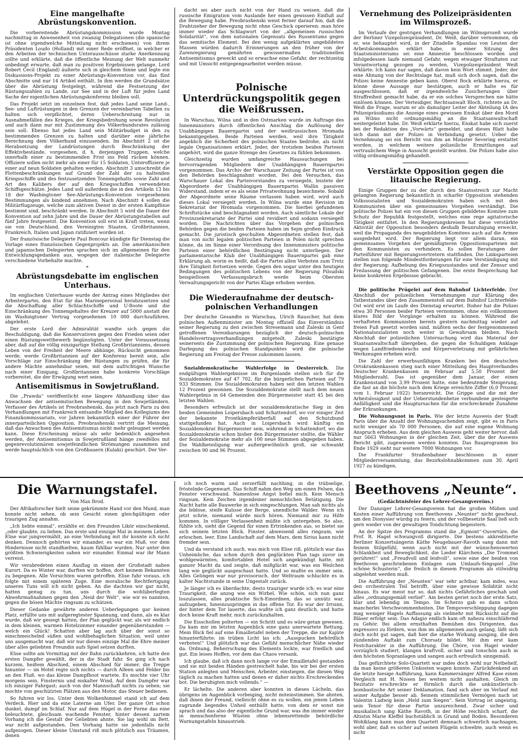Eine mangelhafte Abrüstungskonvention.
Die vorbereitende Abrüstungskommission wurde Montag nachmittag in Anwesenheit von zwanzig Delegationen (die spanische ist ohne irgendwelche Mitteilung nicht erschienen) von ihrem Präsidenten Loudo (Holland) mit einer Rede eröffnet, in welcher er den Arbeiten der technischen Unterausschüsse starke Anerkennung zollte und erklärte, daß die öffentliche Meinung der Welt nunmehr unbedingt erwarte, daß man zu positiven Ergebnissen gelange. Lord Robert Cecil (England) äußerte sich in gleichem Sinne und legte ein Diskussions-Projekt zu einer Abrüstungs-Konvention vor, das fünf Abschnitte und nur 14 Artikel enthält. In ihm werden die Grundsätze über die Abrüstung festgelegt, während die Festsetzung der Rüstungszahlen zu Lande, zur See und in der Luft für jedes Land Sache der eigentlichen Abrüstungskonferenz bleiben soll.
Das Projekt setzt im einzelnen fest, daß jedes Land seine Land-, See- und Luftrüstungen in den Grenzen der vereinbarten Tabellen zu halten sich verpflichtet, deren Ueberschreitung nur in Ausnahmefällen des Krieges, der Kriegsbedrohung sowie Revolution und auch dann nur mit Zustimmung des Völkerbundsrates zulässig sein soll. Ebenso hat jedes Land sein Militärbudget in den zu bestimmenden Grenzen zu halten und darüber eine jährliche Berechnung dem Völkerbund einzusenden. Im Abschnitt 2 ist die Herabsetzung der Landrüstungen durch Beschränkung der Effektivbestände, vorgesehen, d. h. derjenigen Truppen, welche innerhalb einer zu bestimmenden Frist ins Feld rücken können. Offiziere sollen nicht mehr als einer für 15 Soldaten, Unteroffiziere je einer auf neun Soldaten gehalten werden. Abschnitt 3 umschreibt die Flottenbeschränkungen auf Grund der Zahl der zu haltenden Kriegsschiffe und des festzusetzenden Tonnengehalts sowie Zahl und Art des Kalibers der auf den Kriegsschiffen verwendeten Schiffsgeschütze. Jedes Land soll außerdem die in den Artikeln 13 bis 18 der Washingtoner See-Abrüstungs-Konvention vorgesehenen Bestimmungen als bindend annehmen. Nach Abschnitt 4 sollen die Militärflugzeuge, welche zum aktiven Dienst in der ersten Kampflinie bestimmt sind, beschränkt werden. In Abschnitt 5 wird die Dauer der Konvention auf zehn Jahre und die Dauer der Abrüstungstabellen auf fünf Jahre festgesetzt. Die Konvention soll erst in Kraft treten, wenn sie von Deutschland, den Vereinigten Staaten, Großbritannien, Frankreich, Italien und Japan ratifiziert worden ist.
Der französische Delegierte Paul Boncour kündigte für Dienstag die Vorlage eines französischen Gegenprojekts an. Die amerikanischen und japanischen Delegierten sprachen sich im allgemeinen für den Entwicklungsgedanken aus, wogegen der italienische Delegierte verschiedene Vorbehalte machte.
*
Abrüstungsdebatte im englischen Unterhaus.
Im englischen Unterhause wurde der Antrag eines Mitgliedes der Arbeiterpartei, den Etat für das Marinepersonal herabzusetzen und die Abschaffung aller Schlachtschiffe und U-Boote und die Einschränkung des Tonnengehaltes der Kreuzer auf 5000 anstatt der im Washingtoner Vertrag vorgesehenen 10 000 durchzuführen, abgelehnt.
Der erste Lord der Admiralität wandte sich gegen die Beschuldigung, daß die Konservativen gegen den Frieden seien oder einen Rüstungswettbewerb begünstigten. Unter der Voraussetzung aber, daß auf die völlig einzigartige Stellung Großbritanniens, dessen Leben von der Freiheit der Meere abhänge, Rücksicht genommen werde, werde Großbritannien auf der Konferenz bereit sein, alle Vorschläge zur Einschränkung der Rüstungen zu prüfen, die für andere Mächte annehmbar seien, mit dem aufrichtigen Wunsche nach einer Einigung. Großbritannien habe konkrete Vorschläge vorbereitet, die der Erwägung wert seien.
Antisemitismus in Sowjetrußland.
Die „Prawda“ veröffentlicht eine längere Abhandlung über das Anwachsen der antisemitischen Bewegung in den Sowjetländern. Verfasser des Artikels ist Preobrashenski, das jetzt nach Paris zu den Verhandlungen mit Frankreich entsandte Mitglied des Kollegiums des Finanzkommissariats, vor Jahren bekanntlich einer der Führer der innerparteilichen Opposition. Preobrashenski vertritt die Meinung, daß das Anwachsen des Antisemitismus nicht mehr geleugnet werden kann. Diese Erscheinung müsse als sehr bedenklich angesehen werden, der Antisemitismus in Sowjetrußland hänge zweifellos mit gegenrevolutionären sowjetfeindlichen Strömungen zusammen und werde hauptsächlich von den Großbauern (Kulaki) geschürt. Der Ver-
dacht sei aber auch nicht von der Hand zu weisen, daß die russische Emigration vom Auslande her einen gewissen Einfluß auf die Bewegung habe. Preobrashenski weist ferner darauf hin, daß die Drahtzieher der Bewegung nicht ohne Geschick operieren: man höre immer wieder das Schlagwort von der „allgemeinen russischen Solidarität“, von dem nationalen Gegensatz des Russentums gegen das semitische Element. Bei den wenig aufgeklärten ungebildeten Massen würden dadurch Erinnerungen an den früher von der Zarenregierung genährten gewissermaßen traditionellen Antisemitismus geweckt und so erwachse eine Gefahr, der rechtzeitig und mit Umsicht entgegengearbeitet werden müsse.
Polnische Unterdrückungspolitik gegen die Weißrussen.
In Warschau, Wilna und in den Ostmarken wurde im Auftrage des Innenministers durch öffentlichen Anschlag die Auflösung der Unabhängigen Bauernpartei und der weißrussischen Hromada bekanntgegeben. Beide Parteien werden, weil ihre Tätigkeit angeblich die Sicherheit des polnischen Staates bedrohe, als nicht legale Organisationen erklärt. Jeder, der trotzdem beiden Parteien angehört, wird die ganze Strenge des Gesetzes zu fühlen bekommen.
Gleichzeitig wurden umfangreiche Haussuchungen bei hervorragenden Mitgliedern der Unabhängigen Bauernpartei vorgenommen. Das Archiv der Warschauer Zeitung der Partei ist von den Behörden beschlagnahmt worden. Bei den Versuchen, das Warschauer Lokal des Parteivorstandes zu versiegeln, leistete der Abgeordnete der Unabhängigen Bauernpartei Wallin passiven Widerstand, indem er es als seine Privatwohnung bezeichnete. Sobald der Abgeordnete seine Räume verlassen haben wird, wird auch dieses Lokal versiegelt werden. In Wilna wurde eine Revision im Sekretariat der Hromada vorgenommen. Die hierbei gefundenen Schriftstücke sind beschlagnahmt worden. Auch sämtliche Lokale der Provinzsekretariate der Partei sind revidiert und sodann versiegelt worden. Die Nachrichten über das Vorgehen der polnischen Behörden gegen die beiden Parteien haben im Sejm großen Eindruck gemacht. Die juristisch geschulten Abgeordneten stellen fest, daß man von nicht legalen politischen Parteien in Polen nicht sprechen könne, da im Sinne einer Verordnung des Innenministers politische Parteien einer behördlichen Bestätigung nicht unterliegen. Der parlamentarische Klub der Unabhängigen Bauernpartei gab eine Erklärung ab, worin es heißt, daß die Partei allen Verboten zum Trotz ihre Tätigkeit fortsetzen werde. Gegen den sogar unter den heutigen Bedingungen des politischen Lebens von der Regierung Pilsudski beispiellosen Verfassungsbruch werde beim Obersten Verwaltungsgericht von der Partei Klage erhoben werden.
Die Wiederaufnahme der deutsch-polnischen Verhandlungen
Der deutsche Gesandte in Warschau, Ulrich Rauscher, hat dem polnischen Außenminister am Montag offiziell das Einverständnis seiner Regierung zu den zwischen Stresemann und Zaleski in Genf getroffenen Vereinbarungen bezüglich der deutsch-polnischen Handelsvertragsverhandlungen mitgeteilt. Zaleski bestätigte seinerseits die Zustimmung der polnischen Regierung. Eine genaue Darlegung des polnischen Standpunktes wird die polnische Regierung am Freitag der Presse zukommen lassen.
Sozialdemokratische Wahlerfolge in Oesterreich. Die endgültigen Wahlergebnisse im Burgenlande stellen sich für die Sozialdemokraten auf 47 702, für die bürgerlichen Parteien auf 79 933 Stimmen. Die Sozialdemokraten haben seit den letzten Wahlen 12 Prozent gewonnen. Die Sozialdemokratie stellt nach dem neuen Wahlergebnis in 64 Gemeinden den Bürgermeister statt 45 bei den letzten Wahlen.
Besonders erfreulich ist der sozialdemokratische Sieg in den beiden Gemeinden Loipersbach und Schattendorf, wo vor einiger Zeit der bekannte Frontkämpferüberfall auf den Schutzbund stattgefunden hat. Auch in Loipersbach wird künftig ein Sozialdemokrat Bürgermeister sein, während in Schattendorf, wo die Sozialdemokratie schon bisher den Bürgermeister stellte, die Wähler der Sozialdemokratie mehr als 100 neue Stimmen abgegeben haben. Die Wahlbeteiligung war außergewöhnlich groß, sie schwankt zwischen 90 und 96 Prozent.
Vernehmung des Polizeipräsidenten im Wilmsprozeß.
Im Verlaufe der gestrigen Verhandlungen im Wilmsprozeß wurde der Berliner Vizepolizeipräsident, Dr. Weiß, darüber vernommen, ob er, wie behauptet wird, in der Zitadelle Spandau von Leuten der Arbeitskommandos erklärt habe, in einer Sitzung des Staatsministeriums sei eine Amnestie beschlossen worden und infolgedessen laufe niemand Gefahr, wegen etwaiger Straftaten zur Verantwortung gezogen zu werden. Vizepolizeipräsident Weiß erklärte: Ich kann nur sagen, daß davon kein Wort stimmt. Jeder, der eine Ahnung von der Rechtslage hat, muß sich doch sagen, daß die Polizei keine Amnestie geben kann. Oberst Bock erklärte hierzu, er könne diese Aussage nur bestätigen, auch er halte es für ausgeschlossen, daß er irgendwelche Zusicherungen über Straffreiheit gemacht habe, da er ein solches Versprechen nie hätte einlösen können. Der Verteidiger, Rechtsanwalt Bloch, richtete an Dr. Weiß die Frage, warum er als damaliger Leiter der Abteilung IA des Polizeipräsidiums die Anzeige eines gewissen Enskat über den Mord an Wilms nicht ordnungsmäßig an die Staatsanwaltschaft weitergeleitet habe. Dr. Weiß erklärte hierzu, Enskat habe sich zuerst bei der Redaktion des „Vorwärts“ gemeldet, und dieses Blatt habe sich dann mit der Polizei in Verbindung gesetzt. Ueber die Vernehmung sei ein Bericht von ihm an Minister Severing erstattet worden, in welchem weitere polizeiliche Ermittlungen auf vertraulichem Wege in Aussicht gestellt wurden. Die Polizei habe also völlig ordnungsmäßig gehandelt.
Verstärkte Opposition gegen die litauische Regierung.
Einige Gruppen der zu der durch den Staatsstreich zur Macht gelangten Regierung bekanntlich in scharfer Opposition stehenden Volkssozialisten und Sozialdemokraten haben sich mit den Kommunisten über ein gemeinsames Vorgehen verständigt. Die politische Polizei hat ein von diesen Gruppen gebildetes Komitee zum Schutz der Republik festgestellt, welches eine rege agitatorische Tätigkeit entfaltet. In den Regierungskreisen hat diese verstärkte Aktivität der Opposition besonders deshalb Beunruhigung erweckt, weil die Propaganda des neugebildeten Komitees auch auf die Armee ausgedehnt wird. Der Regierung liegt vor allem daran, ein gemeinsames Vorgehen der gemäßigteren Oppositionsparteien mit den Kommunisten zu verhindern. Es sollen Beratungen der Parteiführer mit Regierungsvertretern stattfinden. Die Linksparteien stellen nun folgende Mindestforderungen für eine Verständigung mit der Regierung: Aufhebung des Kriegszustandes und der Zensur und Freilassung der politischen Gefangenen. Die erste Besprechung hat keine konkreten Ergebnisse gebracht.
Die politische Prügelei auf dem Bahnhof Lichterfelde. Der Abschluß der polizeilichen Vernehmungen zur Klärung des Tatbestandes über den Zusammenstoß auf dem Bahnhof Lichterfelde-Ost wird erst im Laufe des Dienstag erwartet. Bisher hat die Polizei etwa 30 Personen beider Parteien vernommen, ohne ein vollkommen klares Bild der Vorgänge erhalten zu können. Während die verhafteten Kommunisten bereits gestern nachmittag wieder auf freien Fuß gesetzt worden sind, müßten sechs der festgenommenen Nationalsozialisten noch weiter in Gewahrsam bleiben. Nach Abschluß der polizeilichen Untersuchung wird das Material der Staatsanwaltschaft übergeben, die gegen die Schuldigen Anklage wegen Landfriedensbruchs und Körperverletzung mit gefährlichen Werkzeugen erheben wird.
Die Zahl der erwerbsunfähigen Kranken bei den deutschen Ortskrankenkassen stieg nach einer Mitteilung des Hauptverbandes Deutscher Krankenkassen im Februar auf 5,50 Prozent der Mitgliederzahl. Das ist gegenüber dem Januar, der einen Krankenstand von 3,99 Prozent hatte, eine bedeutende Steigerung, die fast an die höchste nach dem Kriege erreichte Ziffer (6,0 Prozent vom 1. Februar 1922) heranreicht. Die Grippe und die mit der Arbeitslosigkeit und der Ueberstundenhetze verbundene gesteigerte Anfälligkeit sind die Hauptursachen für die erschreckende Zunahme der Erkrankungen.
Die Wohnungsnot in Paris. Wie der letzte Ausweis der Stadt Paris über die Anzahl der Wohnungsuchenden zeigt, gibt es in Paris nicht weniger als 70 000 Personen, die auf eine eigene Wohnung Anspruch erheben. Aus dem gleichen Ausweis geht weiter hervor, daß nur 5663 Wohnungen in der gleichen Zeit, über die der Ausweis Bericht gibt, zugewiesen werden konnten. Das Bauprogramm bis Ende 1929 sieht nur weitere 7000 Wohnungen vor.
Die Frankfurter Straßenbahner beschlossen in einer Mitgliederversammlung, das Bezirkslohnabkommen zum 30. April 1927 zu kündigen.
Die Warnungstafel.
Von Max Brod.
Der Afrikaforscher hielt seine gekrümmte Hand vor den Mund, man konnte nicht sehen, ob sein Gesicht einen gleichgültigen oder traurigen Zug annahm.
„Ich liebte einmal“, erzählte er, den Freunden Likör einschenkend, „oder glaubte, zu lieben. Das erste und einzige Mal in meinem Leben. Elise war jungvermählt, an eine Verbindung mit ihr konnte ich nicht denken. Dennoch gehörten wir einander, es war ein Muß, vor dem Hindernisse nicht standhielten, kaum fühlbar wurden. Nur unter den größten Schwierigkeiten sahen wir einander. Einmal war ihr Mann verreist.
Wir verabredeten einen Ausflug in einen der Großstadt nahen Kurort. Da es Winter war, durften wir hoffen, dort keinem Bekannten zu begegnen. Alle Vorsichten waren getroffen. Elise fuhr voraus, ich folgte mit einem späteren Zuge. Eine moralische Rechtfertigung unseres Tuns will ich nicht geben. An die dachten wir gar nicht, hatten genug zu tun, uns durch die wohlüberlegten Abwehrmaßnahmen gegen den „Neid der Welt“, wie wir es nannten, gegen die bösen Mächte ringsum zu schützen.
Dieser Gedanke gewährte anderen Ueberlegungen gar keinen Platz, erfüllte uns mit aufgeregtester Spannung, und dann, als es klar wurde, daß wir gesiegt hatten, der Plan geglückt war, als wir endlich in dem kleinen, warmen Hotelzimmer einander gegenüberstanden — welch ein Glück! Schatten aber lag auch über der sonst so einschmeichelnd süßen und wohlbehaglichen Situation, weil unter uns ausgemacht war, daß wir nur dieses einzige Mal die Ehre meiner über alles geliebten Freundin aufs Spiel setzen durften.
Elise sollte am Vormittag mit der Bahn zurückkehren, ich hatte den ersten Dampfer gewählt, der in die Stadt fuhr. So ging ich nach kurzem, heißem Abschied, einem Abschied für immer, die Treppe hinunter — im Hotel regte sich nichts — durch Alleen und Felder bis an den Fluß, wo das kleine Dampfboot wartete. Es mochte vier Uhr morgens sein. Finsternis und eiskalter Wind. Auf dem Dampfer war ich einziger Fahrgast; auch von der Mannschaft nichts zu sehen; sie mochte von geschützten Plätzen aus den Motor, das Steuer bedienen.
So fuhren wir los. Unter dem Wolkenhimmel stand ich auf dem Verdeck. Hier und da eine Laterne am Ufer. Der ganze Ort schon dunkel, dumpf im Schlaf. Nur auf dem Hügel in der Ferne das eine beleuchtete, gleichsam wachende Fenster, hinter dessen zartem Vorhang ich die Gestalt der Geliebten ahnte. Sie lag wohl im Bett, war nicht aufgestanden. Den Vorhang hatte sie jedenfalls nicht aufgezogen. Dieser kleine Umstand riß mich plötzlich aus Träumen, denen
ich noch warm und zerzerfüllt nachhing, in die trübselige, fröstelnde Gegenwart. Das Schiff nahm den Weg um einen Felsen, das Fenster verschwand. Namenlose Angst befiel mich. Kein Mensch ringsum. Kein Zeichen irgendeiner menschlichen Betätigung. Die Nacht hatte alle Bauwerke in sich eingeschlungen. Man sah nichts als die leblose, steife Kulisse der Berge, unendliche Wälder. Wenn ich jetzt schrie, niemand würde mich hören. Niemand mir zu Hilfe kommen. In völliger Verlassenheit müßte ich untergehen. So also, fühlte ich, sieht die Gegend für einen Ertrinkenden aus, so bietet sie sich seinem letzten Blick. Finster, abweisend alles ringsum, wie erloschen, leer. Eine Landschaft auf dem Mars, dem Sirius kann nicht fremder sein.
Und da verstand ich auch, was mich von Elise riß, plötzlich war das Unheimliche, das schon durch den geglückten Plan tags zuvor im wohlgewärmten, komfortablen Hotel sich angekündigt hatte, mit ganzer Macht da und zeigte, daß mißglückt war, was ein Weilchen lang wie geglückt ausgeschaut hatte. Und so mußte es immer sein. Alles Gelingen war nur provisorisch, der Weltraum schluckte es in kalter Nachtstunde in seine Ungestalt zurück.
Je länger ich es überdachte, desto trauriger wurde ich; es war eine Traurigkeit, die anzog wie ein Wirbel. Wie schön, sich nun ganz loszulassen, alles praktische Sich-Einordnen, das so unnütz war, aufzugeben, hineinzuspringen in das offene Tor. Es war der Irrsinn, der hinter dem Tor lauerte, das wußte ich ganz deutlich, und hatte doch keine Kraft mehr, mich zurückzuhalten.
Die Eisschollen polterten — ein Schritt und es wäre getan gewesen. Da kam mir im letzten Augenblick eine ganz unerwartete Rettung. Mein Blick fiel auf eine Emailletafel neben der Treppe, die zur Kajüte hinunterführte; im trüben Licht las ich: „Ausspucken behördlich verboten!“ Und plötzlich war das Gefühl menschlicher Nähe wieder da. Ordnung. Beherrschung des Elements lockte, war friedlich und gut. Ein leises Hoffen, vor dem das Chaos versank.
Ich glaube, daß ich dann noch lange vor der Emailletafel gestanden und sie mit beiden Händen gestreichelt habe, bis wir bei der ersten Station anlegten und Menschen, Arbeiter, einstiegen, die diesen Weg täglich zu machen hatten und denen er daher nichts Erschreckendes bot. Die beruhigten mich vollends.“ —
Er lächelte. Die anderen aber konnten in dieses Lächeln, das übrigens im Augenblick vorbeiging, nicht miteinstimmen. Sie ahnten, daß ihnen der Freund, vielleicht ohne es zu wollen, ein jenem Leben zugrunde liegendes Unheil enthüllt hatte, von dem er sonst nie sprach und das also der eigentliche Grund war, was ihn immer wieder in menschenferne Wüsten ohne lebensrettende behördliche Warnungstafeln hinaustrieb.
Beethovens „Neunte“.
(Gedächtnisfeier des Lehrer-Gesangvereins.)
Der Danziger Lehrer-Gesangverein hat die großen Mühen und Kosten einer Aufführung von Beethovens „Neunter“ nicht gescheut, um den Dionysier würdig zu feiern, und der vollbesetzte Saal ließ sich gern wieder von der gewaltigen Tondichtung begeistern.
An der Spitze des Programms stand die „Egmont“-Ouvertüre, die Prof. R. Hagel schwungvoll dirigierte. Die bestens akkreditierte Berliner Konzertsängerin Käthe Neugebauer-Ravoth sang dann mit feinem Stilgefühl, wenn auch nicht mit der wünschenswerten Schlankheit und Beweglichkeit, die Lieder Klärchens „Die Trommel gerühret!“ und „Freudvoll und leidvoll“, sowie eine der beiden von Beethoven geschriebenen Einlagen zum Umlaufs-Singspiel „Die schöne Schusterin“, die freilich in diesem Programm als stilwidrig abgelehnt werden muß.
Die Aufführung der „Neunten“ war sehr achtbar, kam indes, was den orchestralen Teil betrifft, über eine gewisse Solidität nicht hinaus. Es war meist nur so, daß nichts Gefährliches geschah und alles „ordnungsgemäß verlief“. Am besten geriet noch der erste Satz, klar und lebendig im Tempo. Im Scherzo gab es dann schon mancherlei Verschwommenheiten. Die Tempoverschleppung dagegen mag weniger Hagels Auffassung als vielmehr mit Rücksicht auf die Bläser erfolgt sein. Das Adagio endlich kam oft nahezu einschläfernd zu Gehör. Bei allem ernsthaften Bemühen des Dirigenten, das expressivo zu fördern, was ihm im allgemeinen auch gelang, läßt sich doch nicht gut sagen, daß hier die starke Wirkung ausging, die den zündenden Auftakt zum Chorsatz bildet. Mit ihm erst kam Festcharakter in die Aufführung. Die Chöre, von Hagel wieder vorzüglich studiert, klangen kraftvoll, sicher und tonschön auch in den höchsten Sopranlagen und sangen auch erfreulich sinngemäß.
Das gefürchtete Solo-Quartett war indes doch wohl nur Notbehelf, da man keine größeren Unkosten wagen konnte. Zurückdenkend an die letzte hiesige Aufführung, kann Kammersänger Alfred Kase einen Vergleich mit H. Nissen bei weitem nicht aushalten. Gleich im Rezitativ erschreckte er förmlich durch die unkünstlerisch-bombastische Art seiner Deklamation, fand sich aber im Verlauf mit seiner Aufgabe besser ab. Seinem stimmlichen Vermögen nach ist Valentin Ludwig kein „Held zum Siegen“. Sein Vortrag ist ungeistig, sein Tenor für diese Partie unzureichend. Zwar sicher und musikalisch sang Käthe Ravoth, in der Höhe reichlich scharf, die Altistin Marie Kleffel buchstäblich in Grund und Boden. Besonderen Wohlklang kann man dem Quartett demnach schwerlich nachsagen, wohl aber, daß es sicher auf seinen Flügeln schwebte, auch wenn es nicht